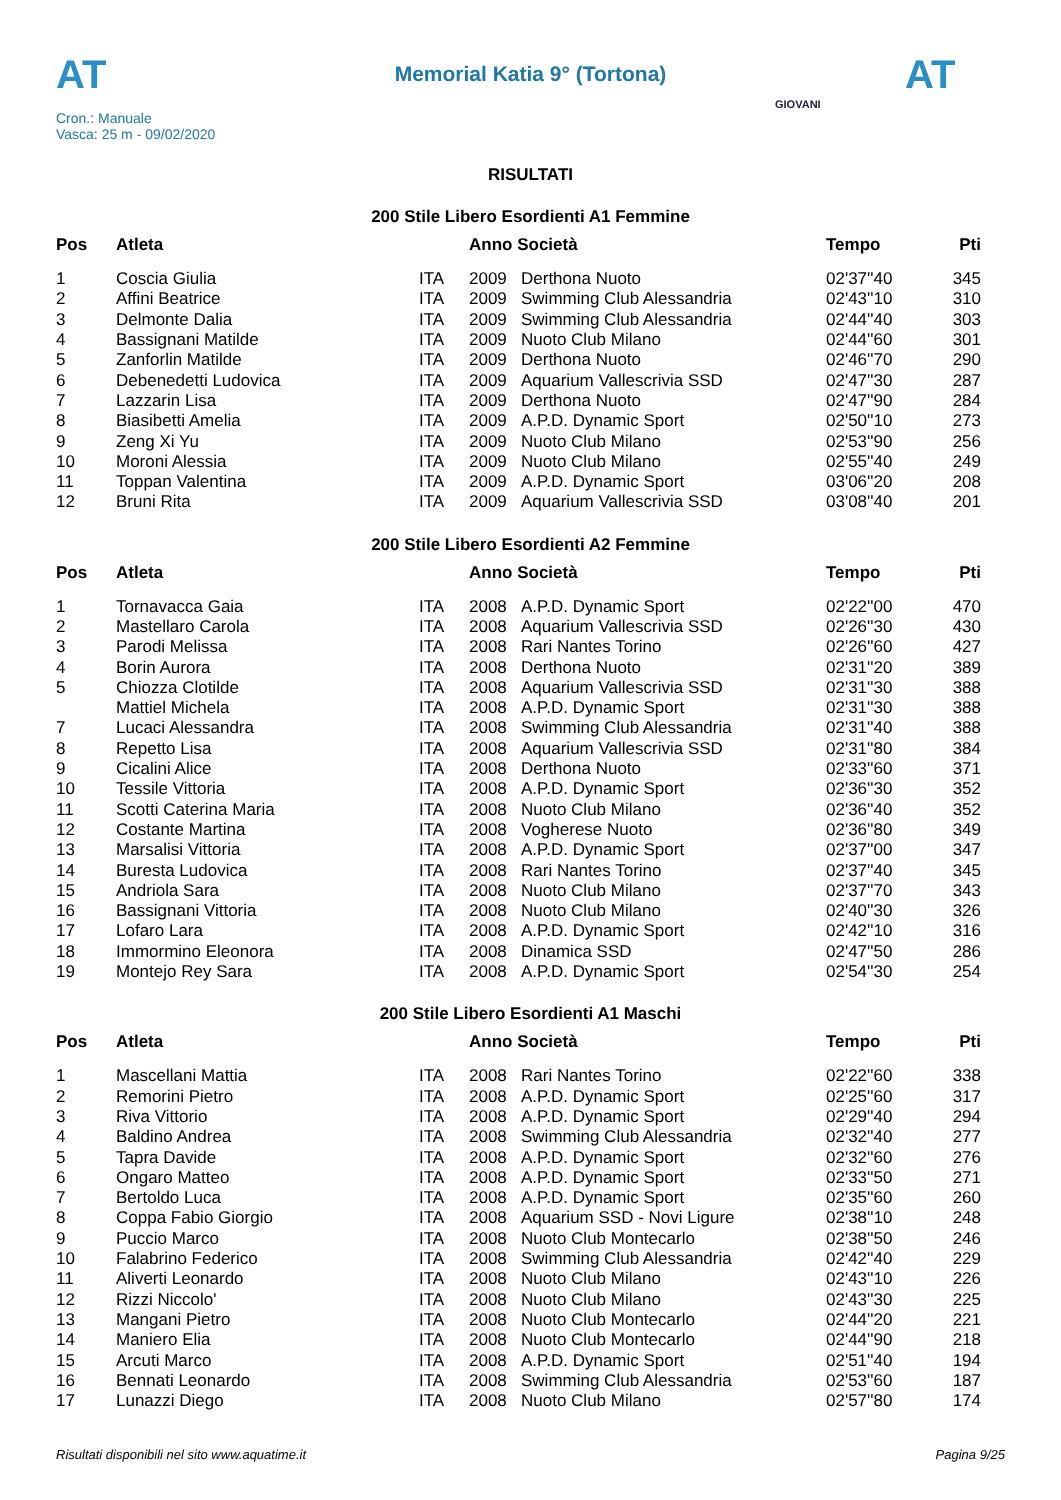AT
Memorial Katia 9° (Tortona) AT
Cron.: Manuale
Vasca: 25 m - 09/02/2020
GIOVANI
RISULTATI
200 Stile Libero Esordienti A1 Femmine
| Pos | Atleta | | Anno Società | | Tempo | Pti |
| --- | --- | --- | --- | --- | --- | --- |
| 1 | Coscia Giulia | ITA | 2009 | Derthona Nuoto | 02'37''40 | 345 |
| 2 | Affini Beatrice | ITA | 2009 | Swimming Club Alessandria | 02'43''10 | 310 |
| 3 | Delmonte Dalia | ITA | 2009 | Swimming Club Alessandria | 02'44''40 | 303 |
| 4 | Bassignani Matilde | ITA | 2009 | Nuoto Club Milano | 02'44''60 | 301 |
| 5 | Zanforlin Matilde | ITA | 2009 | Derthona Nuoto | 02'46''70 | 290 |
| 6 | Debenedetti Ludovica | ITA | 2009 | Aquarium Vallescrivia SSD | 02'47''30 | 287 |
| 7 | Lazzarin Lisa | ITA | 2009 | Derthona Nuoto | 02'47''90 | 284 |
| 8 | Biasibetti Amelia | ITA | 2009 | A.P.D. Dynamic Sport | 02'50''10 | 273 |
| 9 | Zeng Xi Yu | ITA | 2009 | Nuoto Club Milano | 02'53''90 | 256 |
| 10 | Moroni Alessia | ITA | 2009 | Nuoto Club Milano | 02'55''40 | 249 |
| 11 | Toppan Valentina | ITA | 2009 | A.P.D. Dynamic Sport | 03'06''20 | 208 |
| 12 | Bruni Rita | ITA | 2009 | Aquarium Vallescrivia SSD | 03'08''40 | 201 |
200 Stile Libero Esordienti A2 Femmine
| Pos | Atleta | | Anno Società | | Tempo | Pti |
| --- | --- | --- | --- | --- | --- | --- |
| 1 | Tornavacca Gaia | ITA | 2008 | A.P.D. Dynamic Sport | 02'22''00 | 470 |
| 2 | Mastellaro Carola | ITA | 2008 | Aquarium Vallescrivia SSD | 02'26''30 | 430 |
| 3 | Parodi Melissa | ITA | 2008 | Rari Nantes Torino | 02'26''60 | 427 |
| 4 | Borin Aurora | ITA | 2008 | Derthona Nuoto | 02'31''20 | 389 |
| 5 | Chiozza Clotilde | ITA | 2008 | Aquarium Vallescrivia SSD | 02'31''30 | 388 |
| | Mattiel Michela | ITA | 2008 | A.P.D. Dynamic Sport | 02'31''30 | 388 |
| 7 | Lucaci Alessandra | ITA | 2008 | Swimming Club Alessandria | 02'31''40 | 388 |
| 8 | Repetto Lisa | ITA | 2008 | Aquarium Vallescrivia SSD | 02'31''80 | 384 |
| 9 | Cicalini Alice | ITA | 2008 | Derthona Nuoto | 02'33''60 | 371 |
| 10 | Tessile Vittoria | ITA | 2008 | A.P.D. Dynamic Sport | 02'36''30 | 352 |
| 11 | Scotti Caterina Maria | ITA | 2008 | Nuoto Club Milano | 02'36''40 | 352 |
| 12 | Costante Martina | ITA | 2008 | Vogherese Nuoto | 02'36''80 | 349 |
| 13 | Marsalisi Vittoria | ITA | 2008 | A.P.D. Dynamic Sport | 02'37''00 | 347 |
| 14 | Buresta Ludovica | ITA | 2008 | Rari Nantes Torino | 02'37''40 | 345 |
| 15 | Andriola Sara | ITA | 2008 | Nuoto Club Milano | 02'37''70 | 343 |
| 16 | Bassignani Vittoria | ITA | 2008 | Nuoto Club Milano | 02'40''30 | 326 |
| 17 | Lofaro Lara | ITA | 2008 | A.P.D. Dynamic Sport | 02'42''10 | 316 |
| 18 | Immormino Eleonora | ITA | 2008 | Dinamica SSD | 02'47''50 | 286 |
| 19 | Montejo Rey Sara | ITA | 2008 | A.P.D. Dynamic Sport | 02'54''30 | 254 |
200 Stile Libero Esordienti A1 Maschi
| Pos | Atleta | | Anno Società | | Tempo | Pti |
| --- | --- | --- | --- | --- | --- | --- |
| 1 | Mascellani Mattia | ITA | 2008 | Rari Nantes Torino | 02'22''60 | 338 |
| 2 | Remorini Pietro | ITA | 2008 | A.P.D. Dynamic Sport | 02'25''60 | 317 |
| 3 | Riva Vittorio | ITA | 2008 | A.P.D. Dynamic Sport | 02'29''40 | 294 |
| 4 | Baldino Andrea | ITA | 2008 | Swimming Club Alessandria | 02'32''40 | 277 |
| 5 | Tapra Davide | ITA | 2008 | A.P.D. Dynamic Sport | 02'32''60 | 276 |
| 6 | Ongaro Matteo | ITA | 2008 | A.P.D. Dynamic Sport | 02'33''50 | 271 |
| 7 | Bertoldo Luca | ITA | 2008 | A.P.D. Dynamic Sport | 02'35''60 | 260 |
| 8 | Coppa Fabio Giorgio | ITA | 2008 | Aquarium SSD - Novi Ligure | 02'38''10 | 248 |
| 9 | Puccio Marco | ITA | 2008 | Nuoto Club Montecarlo | 02'38''50 | 246 |
| 10 | Falabrino Federico | ITA | 2008 | Swimming Club Alessandria | 02'42''40 | 229 |
| 11 | Aliverti Leonardo | ITA | 2008 | Nuoto Club Milano | 02'43''10 | 226 |
| 12 | Rizzi Niccolo' | ITA | 2008 | Nuoto Club Milano | 02'43''30 | 225 |
| 13 | Mangani Pietro | ITA | 2008 | Nuoto Club Montecarlo | 02'44''20 | 221 |
| 14 | Maniero Elia | ITA | 2008 | Nuoto Club Montecarlo | 02'44''90 | 218 |
| 15 | Arcuti Marco | ITA | 2008 | A.P.D. Dynamic Sport | 02'51''40 | 194 |
| 16 | Bennati Leonardo | ITA | 2008 | Swimming Club Alessandria | 02'53''60 | 187 |
| 17 | Lunazzi Diego | ITA | 2008 | Nuoto Club Milano | 02'57''80 | 174 |
Risultati disponibili nel sito www.aquatime.it Pagina 9/25